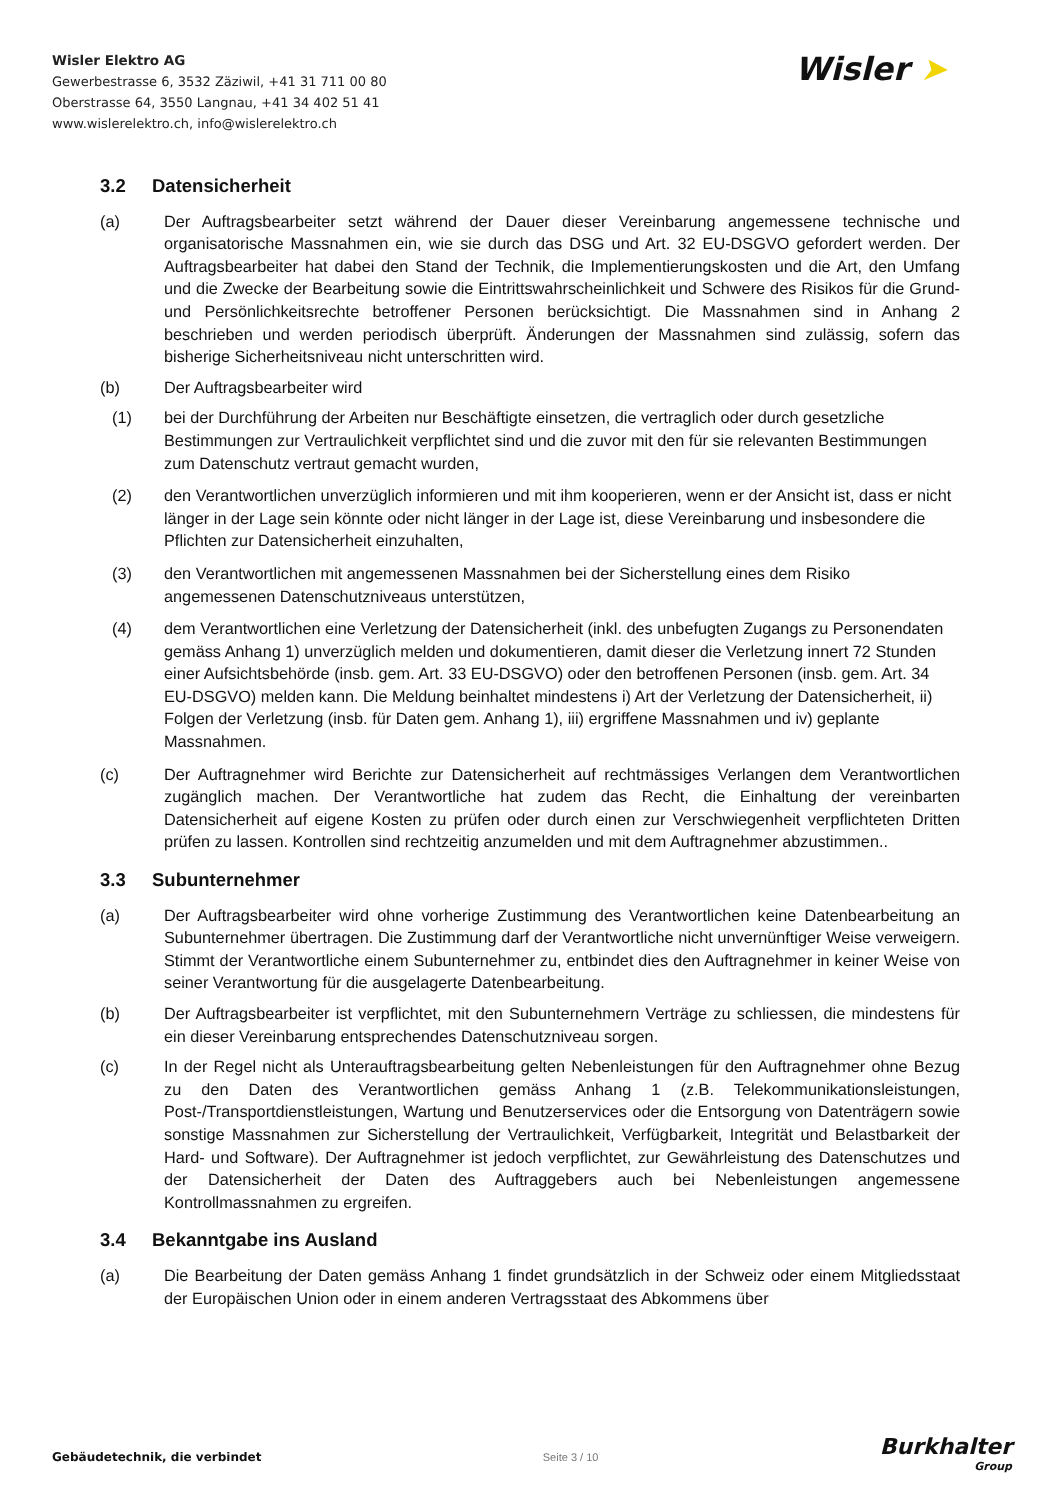Wisler Elektro AG
Gewerbestrasse 6, 3532 Zäziwil, +41 31 711 00 80
Oberstrasse 64, 3550 Langnau, +41 34 402 51 41
www.wislerelektro.ch, info@wislerelektro.ch
Wisler ➤
3.2 Datensicherheit
(a) Der Auftragsbearbeiter setzt während der Dauer dieser Vereinbarung angemessene technische und organisatorische Massnahmen ein, wie sie durch das DSG und Art. 32 EU-DSGVO gefordert werden. Der Auftragsbearbeiter hat dabei den Stand der Technik, die Implementierungskosten und die Art, den Umfang und die Zwecke der Bearbeitung sowie die Eintrittswahrscheinlichkeit und Schwere des Risikos für die Grund- und Persönlichkeitsrechte betroffener Personen berücksichtigt. Die Massnahmen sind in Anhang 2 beschrieben und werden periodisch überprüft. Änderungen der Massnahmen sind zulässig, sofern das bisherige Sicherheitsniveau nicht unterschritten wird.
(b) Der Auftragsbearbeiter wird
(1) bei der Durchführung der Arbeiten nur Beschäftigte einsetzen, die vertraglich oder durch gesetzliche Bestimmungen zur Vertraulichkeit verpflichtet sind und die zuvor mit den für sie relevanten Bestimmungen zum Datenschutz vertraut gemacht wurden,
(2) den Verantwortlichen unverzüglich informieren und mit ihm kooperieren, wenn er der Ansicht ist, dass er nicht länger in der Lage sein könnte oder nicht länger in der Lage ist, diese Vereinbarung und insbesondere die Pflichten zur Datensicherheit einzuhalten,
(3) den Verantwortlichen mit angemessenen Massnahmen bei der Sicherstellung eines dem Risiko angemessenen Datenschutzniveaus unterstützen,
(4) dem Verantwortlichen eine Verletzung der Datensicherheit (inkl. des unbefugten Zugangs zu Personendaten gemäss Anhang 1) unverzüglich melden und dokumentieren, damit dieser die Verletzung innert 72 Stunden einer Aufsichtsbehörde (insb. gem. Art. 33 EU-DSGVO) oder den betroffenen Personen (insb. gem. Art. 34 EU-DSGVO) melden kann. Die Meldung beinhaltet mindestens i) Art der Verletzung der Datensicherheit, ii) Folgen der Verletzung (insb. für Daten gem. Anhang 1), iii) ergriffene Massnahmen und iv) geplante Massnahmen.
(c) Der Auftragnehmer wird Berichte zur Datensicherheit auf rechtmässiges Verlangen dem Verantwortlichen zugänglich machen. Der Verantwortliche hat zudem das Recht, die Einhaltung der vereinbarten Datensicherheit auf eigene Kosten zu prüfen oder durch einen zur Verschwiegenheit verpflichteten Dritten prüfen zu lassen. Kontrollen sind rechtzeitig anzumelden und mit dem Auftragnehmer abzustimmen..
3.3 Subunternehmer
(a) Der Auftragsbearbeiter wird ohne vorherige Zustimmung des Verantwortlichen keine Datenbearbeitung an Subunternehmer übertragen. Die Zustimmung darf der Verantwortliche nicht unvernünftiger Weise verweigern. Stimmt der Verantwortliche einem Subunternehmer zu, entbindet dies den Auftragnehmer in keiner Weise von seiner Verantwortung für die ausgelagerte Datenbearbeitung.
(b) Der Auftragsbearbeiter ist verpflichtet, mit den Subunternehmern Verträge zu schliessen, die mindestens für ein dieser Vereinbarung entsprechendes Datenschutzniveau sorgen.
(c) In der Regel nicht als Unterauftragsbearbeitung gelten Nebenleistungen für den Auftragnehmer ohne Bezug zu den Daten des Verantwortlichen gemäss Anhang 1 (z.B. Telekommunikationsleistungen, Post-/Transportdienstleistungen, Wartung und Benutzerservices oder die Entsorgung von Datenträgern sowie sonstige Massnahmen zur Sicherstellung der Vertraulichkeit, Verfügbarkeit, Integrität und Belastbarkeit der Hard- und Software). Der Auftragnehmer ist jedoch verpflichtet, zur Gewährleistung des Datenschutzes und der Datensicherheit der Daten des Auftraggebers auch bei Nebenleistungen angemessene Kontrollmassnahmen zu ergreifen.
3.4 Bekanntgabe ins Ausland
(a) Die Bearbeitung der Daten gemäss Anhang 1 findet grundsätzlich in der Schweiz oder einem Mitgliedsstaat der Europäischen Union oder in einem anderen Vertragsstaat des Abkommens über
Gebäudetechnik, die verbindet Seite 3 / 10
Burkhalter
Group